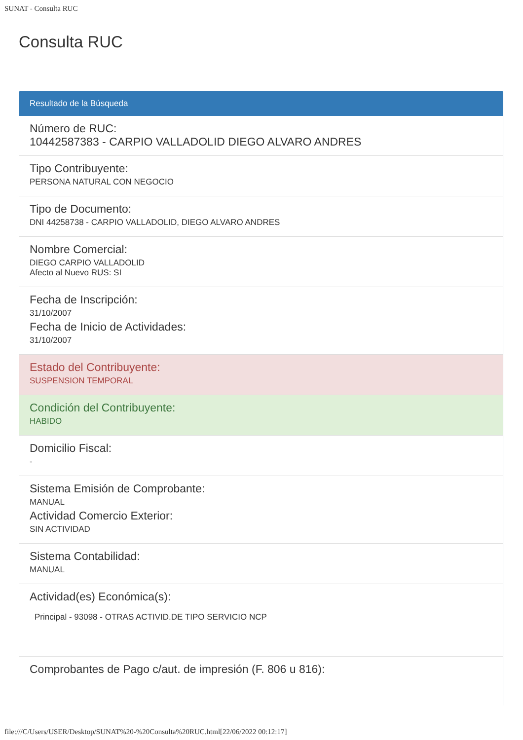SUNAT - Consulta RUC
Consulta RUC
Resultado de la Búsqueda
Número de RUC:
10442587383 - CARPIO VALLADOLID DIEGO ALVARO ANDRES
Tipo Contribuyente:
PERSONA NATURAL CON NEGOCIO
Tipo de Documento:
DNI 44258738 - CARPIO VALLADOLID, DIEGO ALVARO ANDRES
Nombre Comercial:
DIEGO CARPIO VALLADOLID
Afecto al Nuevo RUS: SI
Fecha de Inscripción:
31/10/2007
Fecha de Inicio de Actividades:
31/10/2007
Estado del Contribuyente:
SUSPENSION TEMPORAL
Condición del Contribuyente:
HABIDO
Domicilio Fiscal:
-
Sistema Emisión de Comprobante:
MANUAL
Actividad Comercio Exterior:
SIN ACTIVIDAD
Sistema Contabilidad:
MANUAL
Actividad(es) Económica(s):
Principal - 93098 - OTRAS ACTIVID.DE TIPO SERVICIO NCP
Comprobantes de Pago c/aut. de impresión (F. 806 u 816):
file:///C/Users/USER/Desktop/SUNAT%20-%20Consulta%20RUC.html[22/06/2022 00:12:17]